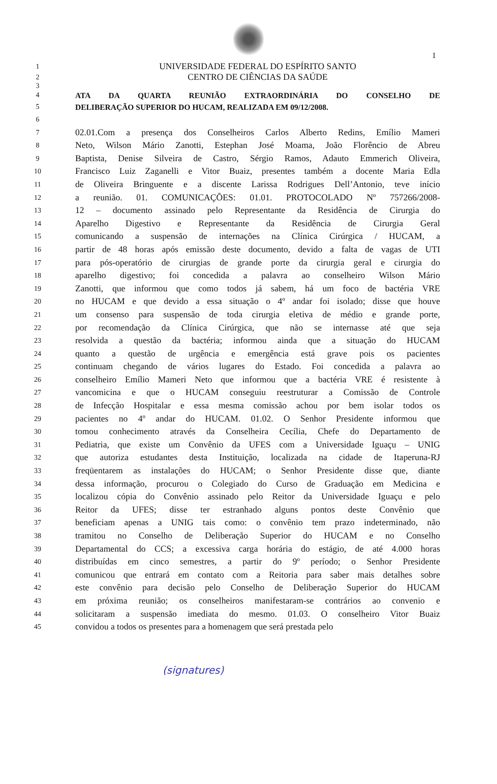1
1 UNIVERSIDADE FEDERAL DO ESPÍRITO SANTO
2 CENTRO DE CIÊNCIAS DA SAÚDE
3
4 ATA DA QUARTA REUNIÃO EXTRAORDINÁRIA DO CONSELHO DE
5 DELIBERAÇÃO SUPERIOR DO HUCAM, REALIZADA EM 09/12/2008.
6
7 02.01.Com a presença dos Conselheiros Carlos Alberto Redins, Emílio Mameri
8 Neto, Wilson Mário Zanotti, Estephan José Moama, João Florêncio de Abreu
9 Baptista, Denise Silveira de Castro, Sérgio Ramos, Adauto Emmerich Oliveira,
10 Francisco Luiz Zaganelli e Vitor Buaiz, presentes também a docente Maria Edla
11 de Oliveira Bringuente e a discente Larissa Rodrigues Dell’Antonio, teve início
12 a reunião. 01. COMUNICAÇÕES: 01.01. PROTOCOLADO Nº 757266/2008-
13 12 – documento assinado pelo Representante da Residência de Cirurgia do
14 Aparelho Digestivo e Representante da Residência de Cirurgia Geral
15 comunicando a suspensão de internações na Clínica Cirúrgica / HUCAM, a
16 partir de 48 horas após emissão deste documento, devido a falta de vagas de UTI
17 para pós-operatório de cirurgias de grande porte da cirurgia geral e cirurgia do
18 aparelho digestivo; foi concedida a palavra ao conselheiro Wilson Mário
19 Zanotti, que informou que como todos já sabem, há um foco de bactéria VRE
20 no HUCAM e que devido a essa situação o 4º andar foi isolado; disse que houve
21 um consenso para suspensão de toda cirurgia eletiva de médio e grande porte,
22 por recomendação da Clínica Cirúrgica, que não se internasse até que seja
23 resolvida a questão da bactéria; informou ainda que a situação do HUCAM
24 quanto a questão de urgência e emergência está grave pois os pacientes
25 continuam chegando de vários lugares do Estado. Foi concedida a palavra ao
26 conselheiro Emílio Mameri Neto que informou que a bactéria VRE é resistente à
27 vancomicina e que o HUCAM conseguiu reestruturar a Comissão de Controle
28 de Infecção Hospitalar e essa mesma comissão achou por bem isolar todos os
29 pacientes no 4º andar do HUCAM. 01.02. O Senhor Presidente informou que
30 tomou conhecimento através da Conselheira Cecília, Chefe do Departamento de
31 Pediatria, que existe um Convênio da UFES com a Universidade Iguaçu – UNIG
32 que autoriza estudantes desta Instituição, localizada na cidade de Itaperuna-RJ
33 freqüentarem as instalações do HUCAM; o Senhor Presidente disse que, diante
34 dessa informação, procurou o Colegiado do Curso de Graduação em Medicina e
35 localizou cópia do Convênio assinado pelo Reitor da Universidade Iguaçu e pelo
36 Reitor da UFES; disse ter estranhado alguns pontos deste Convênio que
37 beneficiam apenas a UNIG tais como: o convênio tem prazo indeterminado, não
38 tramitou no Conselho de Deliberação Superior do HUCAM e no Conselho
39 Departamental do CCS; a excessiva carga horária do estágio, de até 4.000 horas
40 distribuídas em cinco semestres, a partir do 9º período; o Senhor Presidente
41 comunicou que entrará em contato com a Reitoria para saber mais detalhes sobre
42 este convênio para decisão pelo Conselho de Deliberação Superior do HUCAM
43 em próxima reunião; os conselheiros manifestaram-se contrários ao convenio e
44 solicitaram a suspensão imediata do mesmo. 01.03. O conselheiro Vitor Buaiz
45 convidou a todos os presentes para a homenagem que será prestada pelo
(signatures)